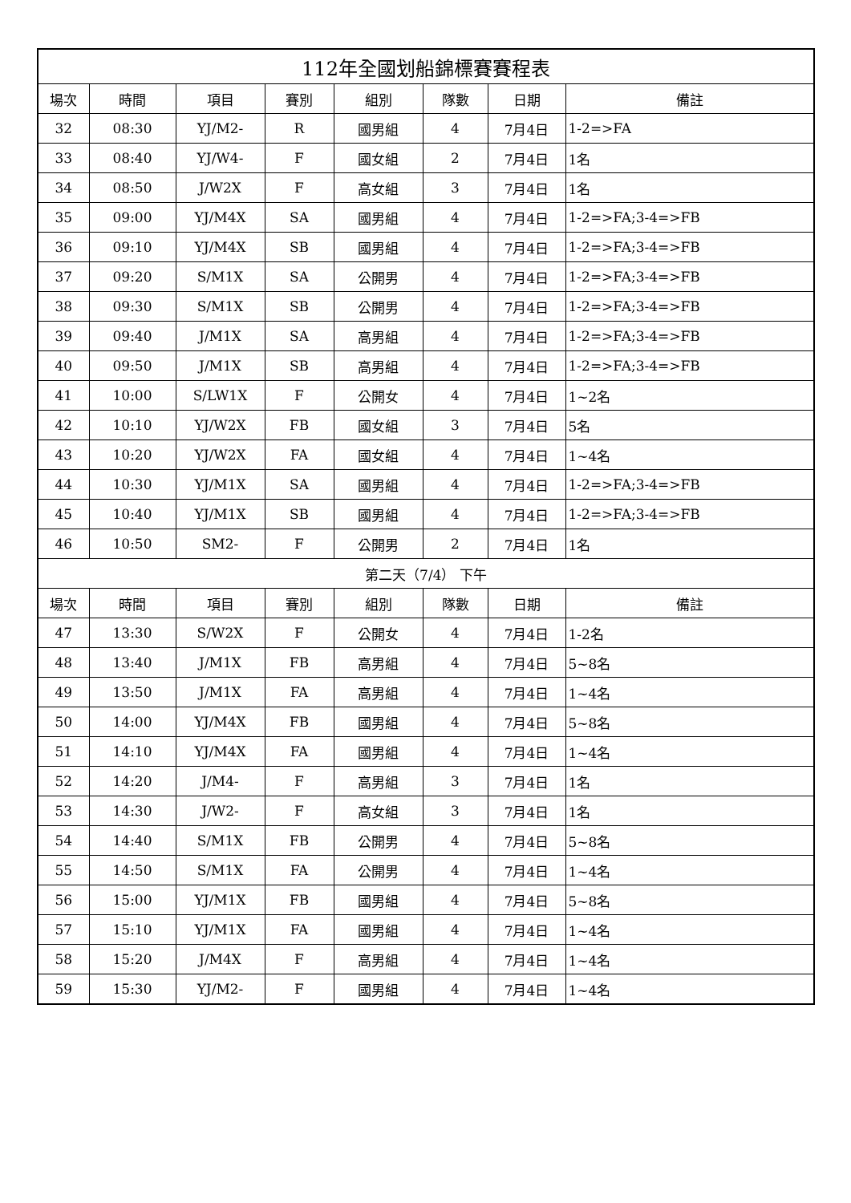| 112年全國划船錦標賽賽程表 | | | | | | | |
| --- | --- | --- | --- | --- | --- | --- | --- |
| 場次 | 時間 | 項目 | 賽別 | 組別 | 隊數 | 日期 | 備註 |
| 32 | 08:30 | YJ/M2- | R | 國男組 | 4 | 7月4日 | 1-2=>FA |
| 33 | 08:40 | YJ/W4- | F | 國女組 | 2 | 7月4日 | 1名 |
| 34 | 08:50 | J/W2X | F | 高女組 | 3 | 7月4日 | 1名 |
| 35 | 09:00 | YJ/M4X | SA | 國男組 | 4 | 7月4日 | 1-2=>FA;3-4=>FB |
| 36 | 09:10 | YJ/M4X | SB | 國男組 | 4 | 7月4日 | 1-2=>FA;3-4=>FB |
| 37 | 09:20 | S/M1X | SA | 公開男 | 4 | 7月4日 | 1-2=>FA;3-4=>FB |
| 38 | 09:30 | S/M1X | SB | 公開男 | 4 | 7月4日 | 1-2=>FA;3-4=>FB |
| 39 | 09:40 | J/M1X | SA | 高男組 | 4 | 7月4日 | 1-2=>FA;3-4=>FB |
| 40 | 09:50 | J/M1X | SB | 高男組 | 4 | 7月4日 | 1-2=>FA;3-4=>FB |
| 41 | 10:00 | S/LW1X | F | 公開女 | 4 | 7月4日 | 1~2名 |
| 42 | 10:10 | YJ/W2X | FB | 國女組 | 3 | 7月4日 | 5名 |
| 43 | 10:20 | YJ/W2X | FA | 國女組 | 4 | 7月4日 | 1~4名 |
| 44 | 10:30 | YJ/M1X | SA | 國男組 | 4 | 7月4日 | 1-2=>FA;3-4=>FB |
| 45 | 10:40 | YJ/M1X | SB | 國男組 | 4 | 7月4日 | 1-2=>FA;3-4=>FB |
| 46 | 10:50 | SM2- | F | 公開男 | 2 | 7月4日 | 1名 |
| 第二天（7/4） 下午 | | | | | | | |
| 場次 | 時間 | 項目 | 賽別 | 組別 | 隊數 | 日期 | 備註 |
| 47 | 13:30 | S/W2X | F | 公開女 | 4 | 7月4日 | 1-2名 |
| 48 | 13:40 | J/M1X | FB | 高男組 | 4 | 7月4日 | 5~8名 |
| 49 | 13:50 | J/M1X | FA | 高男組 | 4 | 7月4日 | 1~4名 |
| 50 | 14:00 | YJ/M4X | FB | 國男組 | 4 | 7月4日 | 5~8名 |
| 51 | 14:10 | YJ/M4X | FA | 國男組 | 4 | 7月4日 | 1~4名 |
| 52 | 14:20 | J/M4- | F | 高男組 | 3 | 7月4日 | 1名 |
| 53 | 14:30 | J/W2- | F | 高女組 | 3 | 7月4日 | 1名 |
| 54 | 14:40 | S/M1X | FB | 公開男 | 4 | 7月4日 | 5~8名 |
| 55 | 14:50 | S/M1X | FA | 公開男 | 4 | 7月4日 | 1~4名 |
| 56 | 15:00 | YJ/M1X | FB | 國男組 | 4 | 7月4日 | 5~8名 |
| 57 | 15:10 | YJ/M1X | FA | 國男組 | 4 | 7月4日 | 1~4名 |
| 58 | 15:20 | J/M4X | F | 高男組 | 4 | 7月4日 | 1~4名 |
| 59 | 15:30 | YJ/M2- | F | 國男組 | 4 | 7月4日 | 1~4名 |